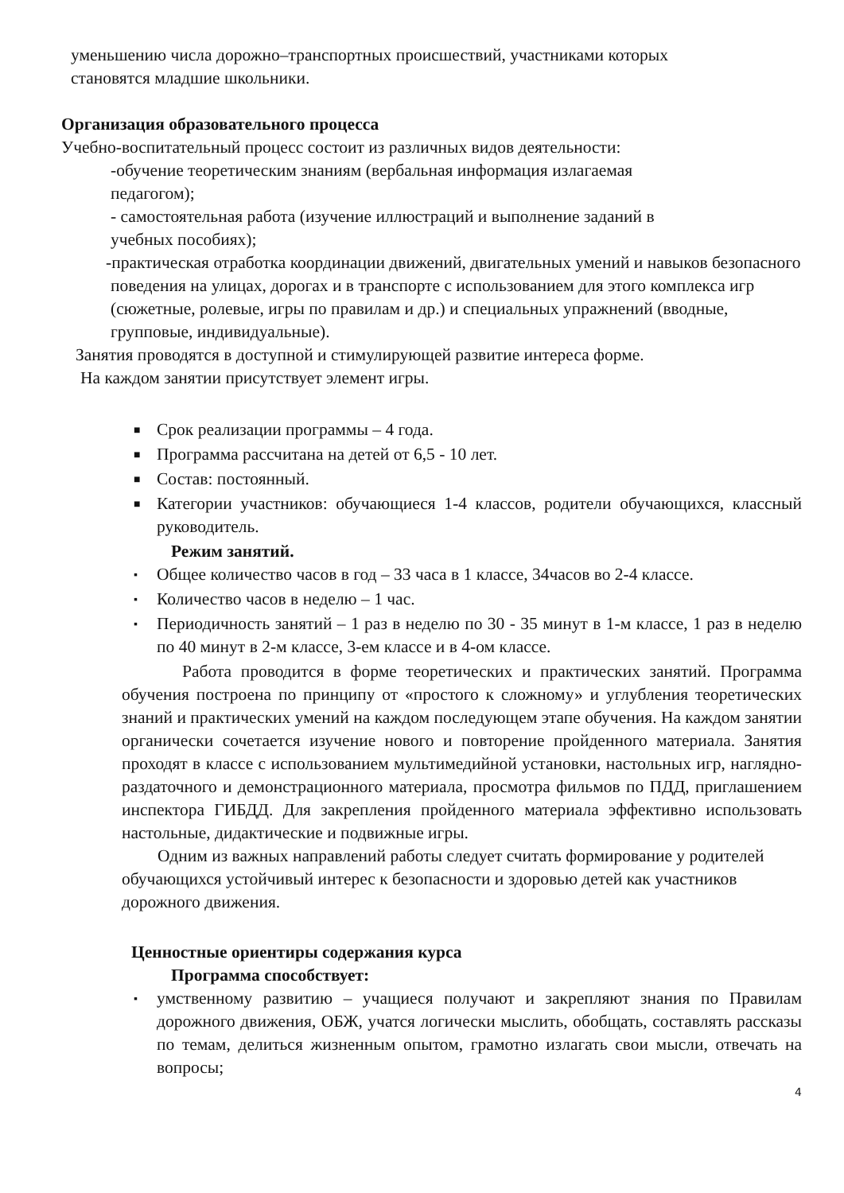уменьшению числа дорожно–транспортных происшествий, участниками которых
становятся младшие школьники.
Организация образовательного процесса
Учебно-воспитательный процесс состоит из различных видов деятельности:
-обучение теоретическим знаниям (вербальная информация излагаемая
педагогом);
- самостоятельная работа (изучение иллюстраций и выполнение заданий в
учебных пособиях);
-практическая отработка координации движений, двигательных умений и навыков безопасного поведения на улицах, дорогах и в транспорте с использованием для этого комплекса игр (сюжетные, ролевые, игры по правилам и др.) и специальных упражнений (вводные, групповые, индивидуальные).
Занятия проводятся в доступной и стимулирующей развитие интереса форме.
На каждом занятии присутствует элемент игры.
■ Срок реализации программы – 4 года.
■ Программа рассчитана на детей от 6,5 - 10 лет.
■ Состав: постоянный.
■ Категории участников: обучающиеся 1-4 классов, родители обучающихся, классный руководитель.
Режим занятий.
▪ Общее количество часов в год – 33 часа в 1 классе, 34часов во 2-4 классе.
▪ Количество часов в неделю – 1 час.
▪ Периодичность занятий – 1 раз в неделю по 30 - 35 минут в 1-м классе, 1 раз в неделю по 40 минут в 2-м классе, 3-ем классе и в 4-ом классе.
Работа проводится в форме теоретических и практических занятий. Программа обучения построена по принципу от «простого к сложному» и углубления теоретических знаний и практических умений на каждом последующем этапе обучения. На каждом занятии органически сочетается изучение нового и повторение пройденного материала. Занятия проходят в классе с использованием мультимедийной установки, настольных игр, наглядно-раздаточного и демонстрационного материала, просмотра фильмов по ПДД, приглашением инспектора ГИБДД. Для закрепления пройденного материала эффективно использовать настольные, дидактические и подвижные игры.
Одним из важных направлений работы следует считать формирование у родителей обучающихся устойчивый интерес к безопасности и здоровью детей как участников дорожного движения.
Ценностные ориентиры содержания курса
Программа способствует:
▪ умственному развитию – учащиеся получают и закрепляют знания по Правилам дорожного движения, ОБЖ, учатся логически мыслить, обобщать, составлять рассказы по темам, делиться жизненным опытом, грамотно излагать свои мысли, отвечать на вопросы;
4